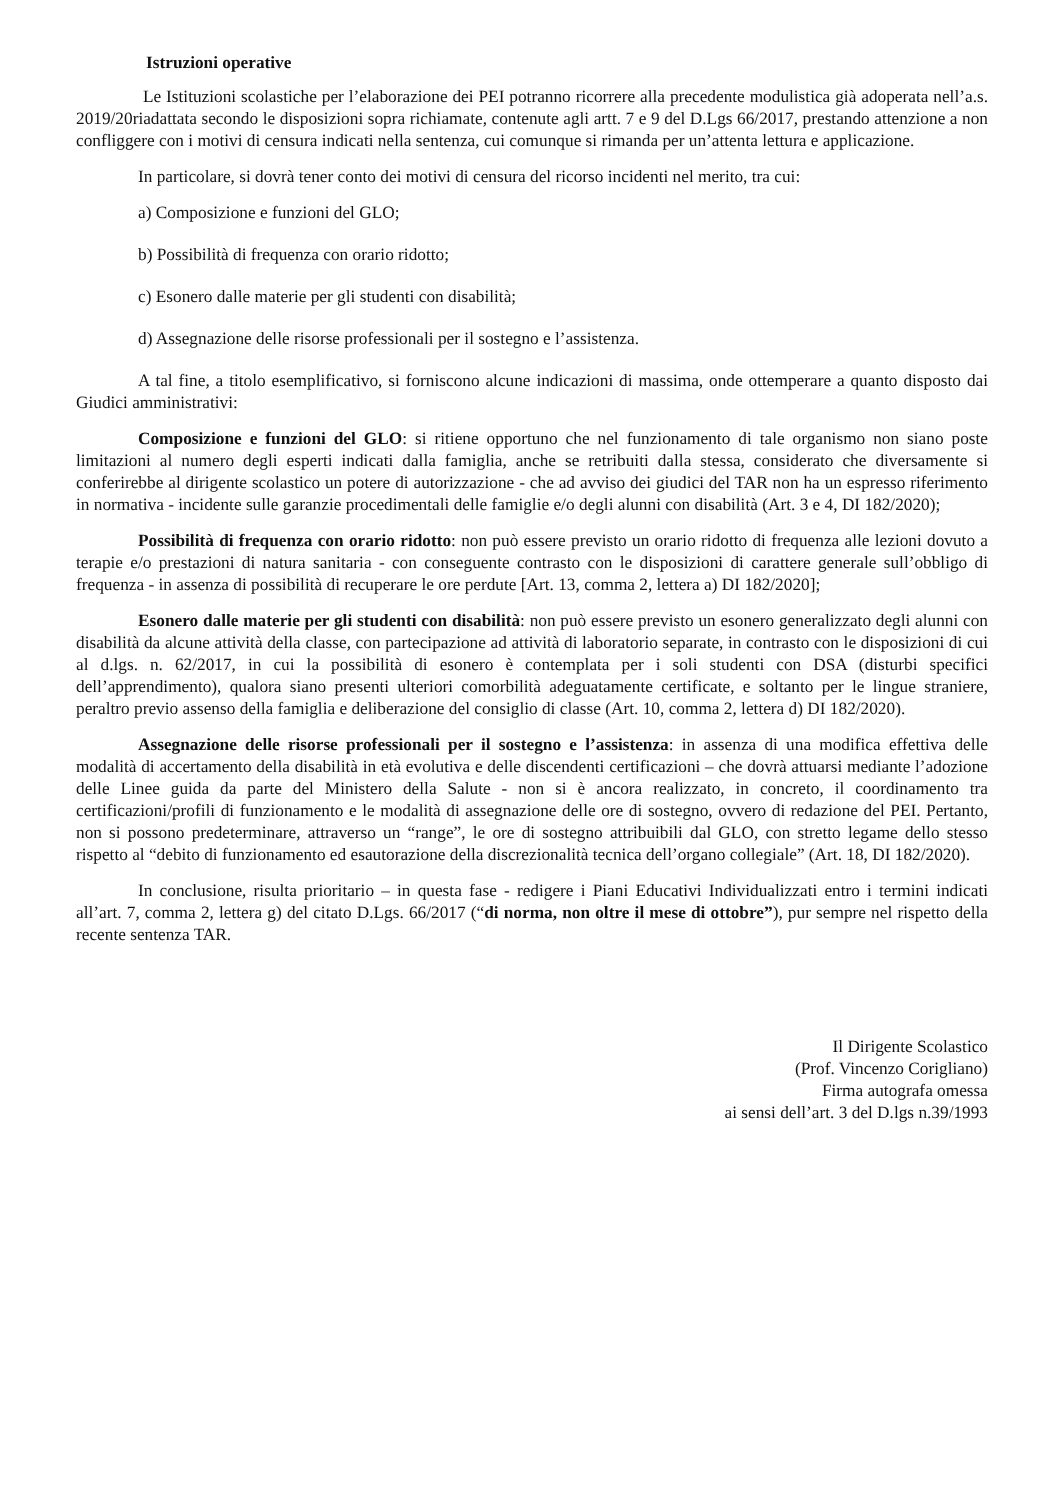Istruzioni operative
Le Istituzioni scolastiche per l’elaborazione dei PEI potranno ricorrere alla precedente modulistica già adoperata nell’a.s. 2019/20riadattata secondo le disposizioni sopra richiamate, contenute agli artt. 7 e 9 del D.Lgs 66/2017, prestando attenzione a non confliggere con i motivi di censura indicati nella sentenza, cui comunque si rimanda per un’attenta lettura e applicazione.
In particolare, si dovrà tener conto dei motivi di censura del ricorso incidenti nel merito, tra cui:
a) Composizione e funzioni del GLO;
b) Possibilità di frequenza con orario ridotto;
c) Esonero dalle materie per gli studenti con disabilità;
d) Assegnazione delle risorse professionali per il sostegno e l’assistenza.
A tal fine, a titolo esemplificativo, si forniscono alcune indicazioni di massima, onde ottemperare a quanto disposto dai Giudici amministrativi:
Composizione e funzioni del GLO: si ritiene opportuno che nel funzionamento di tale organismo non siano poste limitazioni al numero degli esperti indicati dalla famiglia, anche se retribuiti dalla stessa, considerato che diversamente si conferirebbe al dirigente scolastico un potere di autorizzazione - che ad avviso dei giudici del TAR non ha un espresso riferimento in normativa - incidente sulle garanzie procedimentali delle famiglie e/o degli alunni con disabilità (Art. 3 e 4, DI 182/2020);
Possibilità di frequenza con orario ridotto: non può essere previsto un orario ridotto di frequenza alle lezioni dovuto a terapie e/o prestazioni di natura sanitaria - con conseguente contrasto con le disposizioni di carattere generale sull’obbligo di frequenza - in assenza di possibilità di recuperare le ore perdute [Art. 13, comma 2, lettera a) DI 182/2020];
Esonero dalle materie per gli studenti con disabilità: non può essere previsto un esonero generalizzato degli alunni con disabilità da alcune attività della classe, con partecipazione ad attività di laboratorio separate, in contrasto con le disposizioni di cui al d.lgs. n. 62/2017, in cui la possibilità di esonero è contemplata per i soli studenti con DSA (disturbi specifici dell’apprendimento), qualora siano presenti ulteriori comorbilità adeguatamente certificate, e soltanto per le lingue straniere, peraltro previo assenso della famiglia e deliberazione del consiglio di classe (Art. 10, comma 2, lettera d) DI 182/2020).
Assegnazione delle risorse professionali per il sostegno e l’assistenza: in assenza di una modifica effettiva delle modalità di accertamento della disabilità in età evolutiva e delle discendenti certificazioni – che dovrà attuarsi mediante l’adozione delle Linee guida da parte del Ministero della Salute - non si è ancora realizzato, in concreto, il coordinamento tra certificazioni/profili di funzionamento e le modalità di assegnazione delle ore di sostegno, ovvero di redazione del PEI. Pertanto, non si possono predeterminare, attraverso un “range”, le ore di sostegno attribuibili dal GLO, con stretto legame dello stesso rispetto al “debito di funzionamento ed esautorazione della discrezionalità tecnica dell’organo collegiale” (Art. 18, DI 182/2020).
In conclusione, risulta prioritario – in questa fase - redigere i Piani Educativi Individualizzati entro i termini indicati all’art. 7, comma 2, lettera g) del citato D.Lgs. 66/2017 (“di norma, non oltre il mese di ottobre”), pur sempre nel rispetto della recente sentenza TAR.
Il Dirigente Scolastico
(Prof. Vincenzo Corigliano)
Firma autografa omessa
ai sensi dell’art. 3 del D.lgs n.39/1993